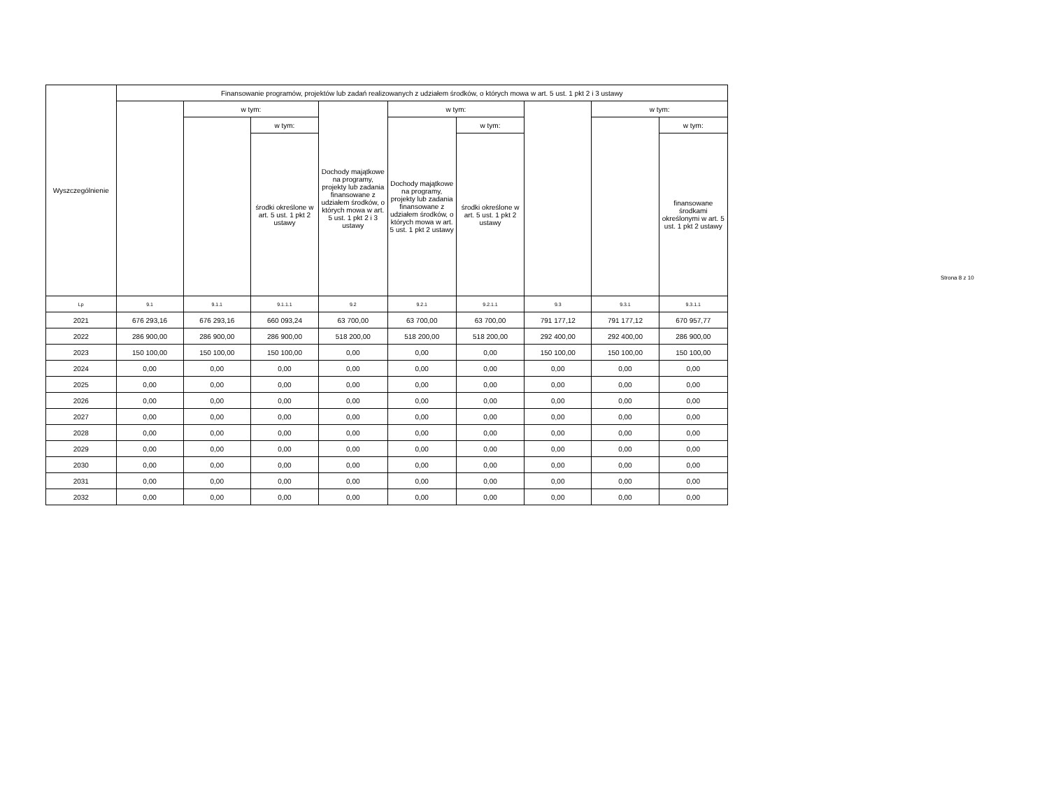| Wyszczególnienie | Finansowanie programów, projektów lub zadań realizowanych z udziałem środków, o których mowa w art. 5 ust. 1 pkt 2 i 3 ustawy | | | | | | | | |
| --- | --- | --- | --- | --- | --- | --- | --- | --- | --- |
| | | w tym: | | Dochody majątkowe na programy, projekty lub zadania finansowane z udziałem środków, o których mowa w art. 5 ust. 1 pkt 2 i 3 ustawy | w tym: | | | w tym: | |
| | | | w tym: | | Dochody majątkowe na programy, projekty lub zadania finansowane z udziałem środków, o których mowa w art. 5 ust. 1 pkt 2 ustawy | w tym: | | | w tym: |
| | | | środki określone w art. 5 ust. 1 pkt 2 ustawy | | | środki określone w art. 5 ust. 1 pkt 2 ustawy | | | finansowane środkami określonymi w art. 5 ust. 1 pkt 2 ustawy |
| Lp | 9.1 | 9.1.1 | 9.1.1.1 | 9.2 | 9.2.1 | 9.2.1.1 | 9.3 | 9.3.1 | 9.3.1.1 |
| 2021 | 676 293,16 | 676 293,16 | 660 093,24 | 63 700,00 | 63 700,00 | 63 700,00 | 791 177,12 | 791 177,12 | 670 957,77 |
| 2022 | 286 900,00 | 286 900,00 | 286 900,00 | 518 200,00 | 518 200,00 | 518 200,00 | 292 400,00 | 292 400,00 | 286 900,00 |
| 2023 | 150 100,00 | 150 100,00 | 150 100,00 | 0,00 | 0,00 | 0,00 | 150 100,00 | 150 100,00 | 150 100,00 |
| 2024 | 0,00 | 0,00 | 0,00 | 0,00 | 0,00 | 0,00 | 0,00 | 0,00 | 0,00 |
| 2025 | 0,00 | 0,00 | 0,00 | 0,00 | 0,00 | 0,00 | 0,00 | 0,00 | 0,00 |
| 2026 | 0,00 | 0,00 | 0,00 | 0,00 | 0,00 | 0,00 | 0,00 | 0,00 | 0,00 |
| 2027 | 0,00 | 0,00 | 0,00 | 0,00 | 0,00 | 0,00 | 0,00 | 0,00 | 0,00 |
| 2028 | 0,00 | 0,00 | 0,00 | 0,00 | 0,00 | 0,00 | 0,00 | 0,00 | 0,00 |
| 2029 | 0,00 | 0,00 | 0,00 | 0,00 | 0,00 | 0,00 | 0,00 | 0,00 | 0,00 |
| 2030 | 0,00 | 0,00 | 0,00 | 0,00 | 0,00 | 0,00 | 0,00 | 0,00 | 0,00 |
| 2031 | 0,00 | 0,00 | 0,00 | 0,00 | 0,00 | 0,00 | 0,00 | 0,00 | 0,00 |
| 2032 | 0,00 | 0,00 | 0,00 | 0,00 | 0,00 | 0,00 | 0,00 | 0,00 | 0,00 |
Strona 8 z 10